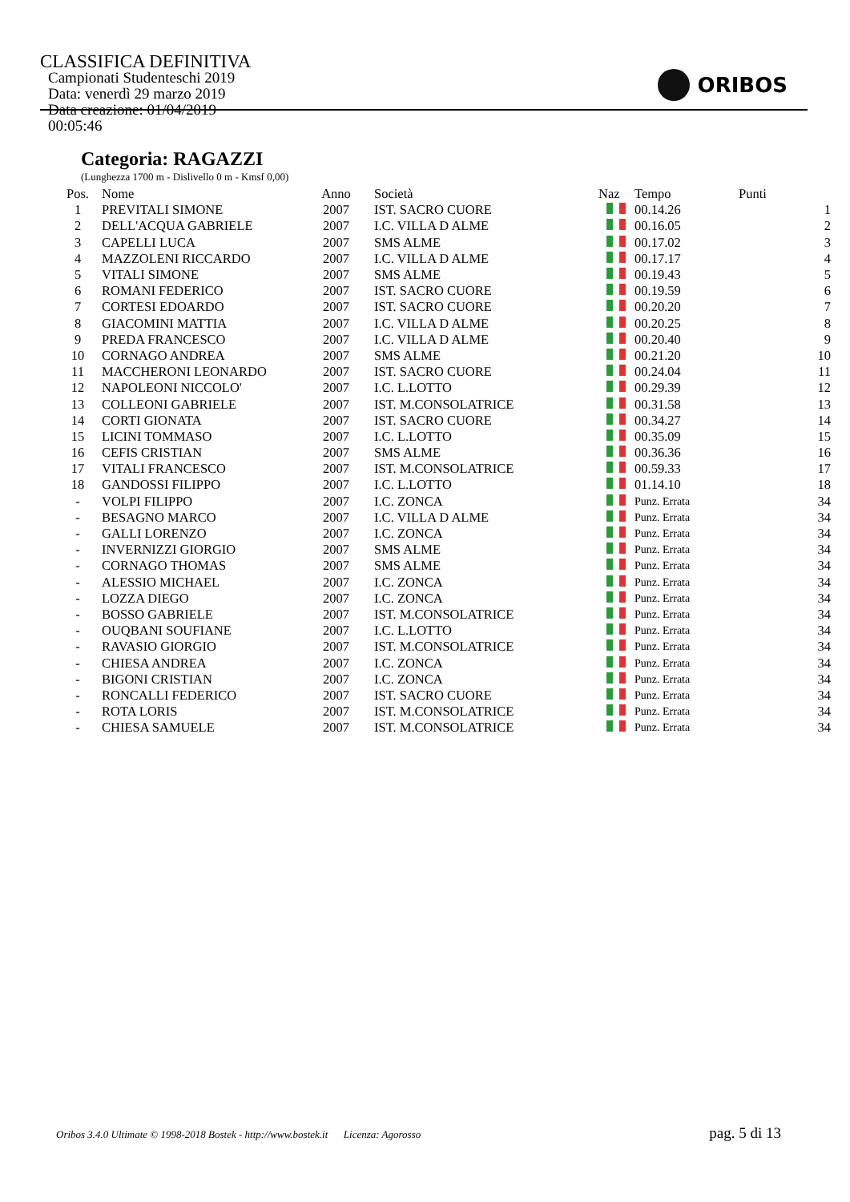CLASSIFICA DEFINITIVA
Campionati Studenteschi 2019 Data: venerdì 29 marzo 2019
Data creazione: 01/04/2019 00:05:46
ORIBOS
Categoria: RAGAZZI
(Lunghezza 1700 m - Dislivello 0 m - Kmsf 0,00)
| Pos. | Nome | Anno | Società | Naz | Tempo | Punti |
| --- | --- | --- | --- | --- | --- | --- |
| 1 | PREVITALI SIMONE | 2007 | IST. SACRO CUORE | | 00.14.26 | 1 |
| 2 | DELL'ACQUA GABRIELE | 2007 | I.C. VILLA D ALME | | 00.16.05 | 2 |
| 3 | CAPELLI LUCA | 2007 | SMS ALME | | 00.17.02 | 3 |
| 4 | MAZZOLENI RICCARDO | 2007 | I.C. VILLA D ALME | | 00.17.17 | 4 |
| 5 | VITALI SIMONE | 2007 | SMS ALME | | 00.19.43 | 5 |
| 6 | ROMANI FEDERICO | 2007 | IST. SACRO CUORE | | 00.19.59 | 6 |
| 7 | CORTESI EDOARDO | 2007 | IST. SACRO CUORE | | 00.20.20 | 7 |
| 8 | GIACOMINI MATTIA | 2007 | I.C. VILLA D ALME | | 00.20.25 | 8 |
| 9 | PREDA FRANCESCO | 2007 | I.C. VILLA D ALME | | 00.20.40 | 9 |
| 10 | CORNAGO ANDREA | 2007 | SMS ALME | | 00.21.20 | 10 |
| 11 | MACCHERONI LEONARDO | 2007 | IST. SACRO CUORE | | 00.24.04 | 11 |
| 12 | NAPOLEONI NICCOLO' | 2007 | I.C. L.LOTTO | | 00.29.39 | 12 |
| 13 | COLLEONI GABRIELE | 2007 | IST. M.CONSOLATRICE | | 00.31.58 | 13 |
| 14 | CORTI GIONATA | 2007 | IST. SACRO CUORE | | 00.34.27 | 14 |
| 15 | LICINI TOMMASO | 2007 | I.C. L.LOTTO | | 00.35.09 | 15 |
| 16 | CEFIS CRISTIAN | 2007 | SMS ALME | | 00.36.36 | 16 |
| 17 | VITALI FRANCESCO | 2007 | IST. M.CONSOLATRICE | | 00.59.33 | 17 |
| 18 | GANDOSSI FILIPPO | 2007 | I.C. L.LOTTO | | 01.14.10 | 18 |
| - | VOLPI FILIPPO | 2007 | I.C. ZONCA | | Punz. Errata | 34 |
| - | BESAGNO MARCO | 2007 | I.C. VILLA D ALME | | Punz. Errata | 34 |
| - | GALLI LORENZO | 2007 | I.C. ZONCA | | Punz. Errata | 34 |
| - | INVERNIZZI GIORGIO | 2007 | SMS ALME | | Punz. Errata | 34 |
| - | CORNAGO THOMAS | 2007 | SMS ALME | | Punz. Errata | 34 |
| - | ALESSIO MICHAEL | 2007 | I.C. ZONCA | | Punz. Errata | 34 |
| - | LOZZA DIEGO | 2007 | I.C. ZONCA | | Punz. Errata | 34 |
| - | BOSSO GABRIELE | 2007 | IST. M.CONSOLATRICE | | Punz. Errata | 34 |
| - | OUQBANI SOUFIANE | 2007 | I.C. L.LOTTO | | Punz. Errata | 34 |
| - | RAVASIO GIORGIO | 2007 | IST. M.CONSOLATRICE | | Punz. Errata | 34 |
| - | CHIESA ANDREA | 2007 | I.C. ZONCA | | Punz. Errata | 34 |
| - | BIGONI CRISTIAN | 2007 | I.C. ZONCA | | Punz. Errata | 34 |
| - | RONCALLI FEDERICO | 2007 | IST. SACRO CUORE | | Punz. Errata | 34 |
| - | ROTA LORIS | 2007 | IST. M.CONSOLATRICE | | Punz. Errata | 34 |
| - | CHIESA SAMUELE | 2007 | IST. M.CONSOLATRICE | | Punz. Errata | 34 |
Oribos 3.4.0 Ultimate © 1998-2018 Bostek - http://www.bostek.it Licenza: Agorosso pag. 5 di 13